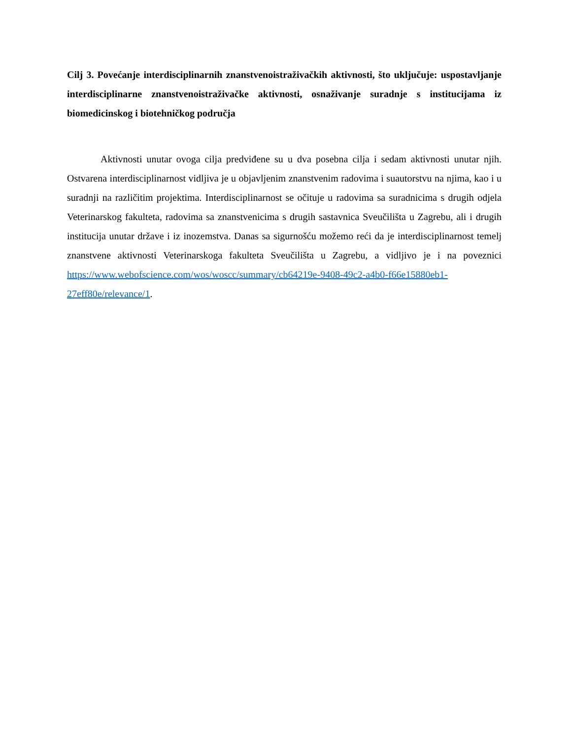Cilj 3. Povećanje interdisciplinarnih znanstvenoistraživačkih aktivnosti, što uključuje: uspostavljanje interdisciplinarne znanstvenoistraživačke aktivnosti, osnaživanje suradnje s institucijama iz biomedicinskog i biotehničkog područja
Aktivnosti unutar ovoga cilja predviđene su u dva posebna cilja i sedam aktivnosti unutar njih. Ostvarena interdisciplinarnost vidljiva je u objavljenim znanstvenim radovima i suautorstvu na njima, kao i u suradnji na različitim projektima. Interdisciplinarnost se očituje u radovima sa suradnicima s drugih odjela Veterinarskog fakulteta, radovima sa znanstvenicima s drugih sastavnica Sveučilišta u Zagrebu, ali i drugih institucija unutar države i iz inozemstva. Danas sa sigurnošću možemo reći da je interdisciplinarnost temelj znanstvene aktivnosti Veterinarskoga fakulteta Sveučilišta u Zagrebu, a vidljivo je i na poveznici https://www.webofscience.com/wos/woscc/summary/cb64219e-9408-49c2-a4b0-f66e15880eb1-27eff80e/relevance/1.